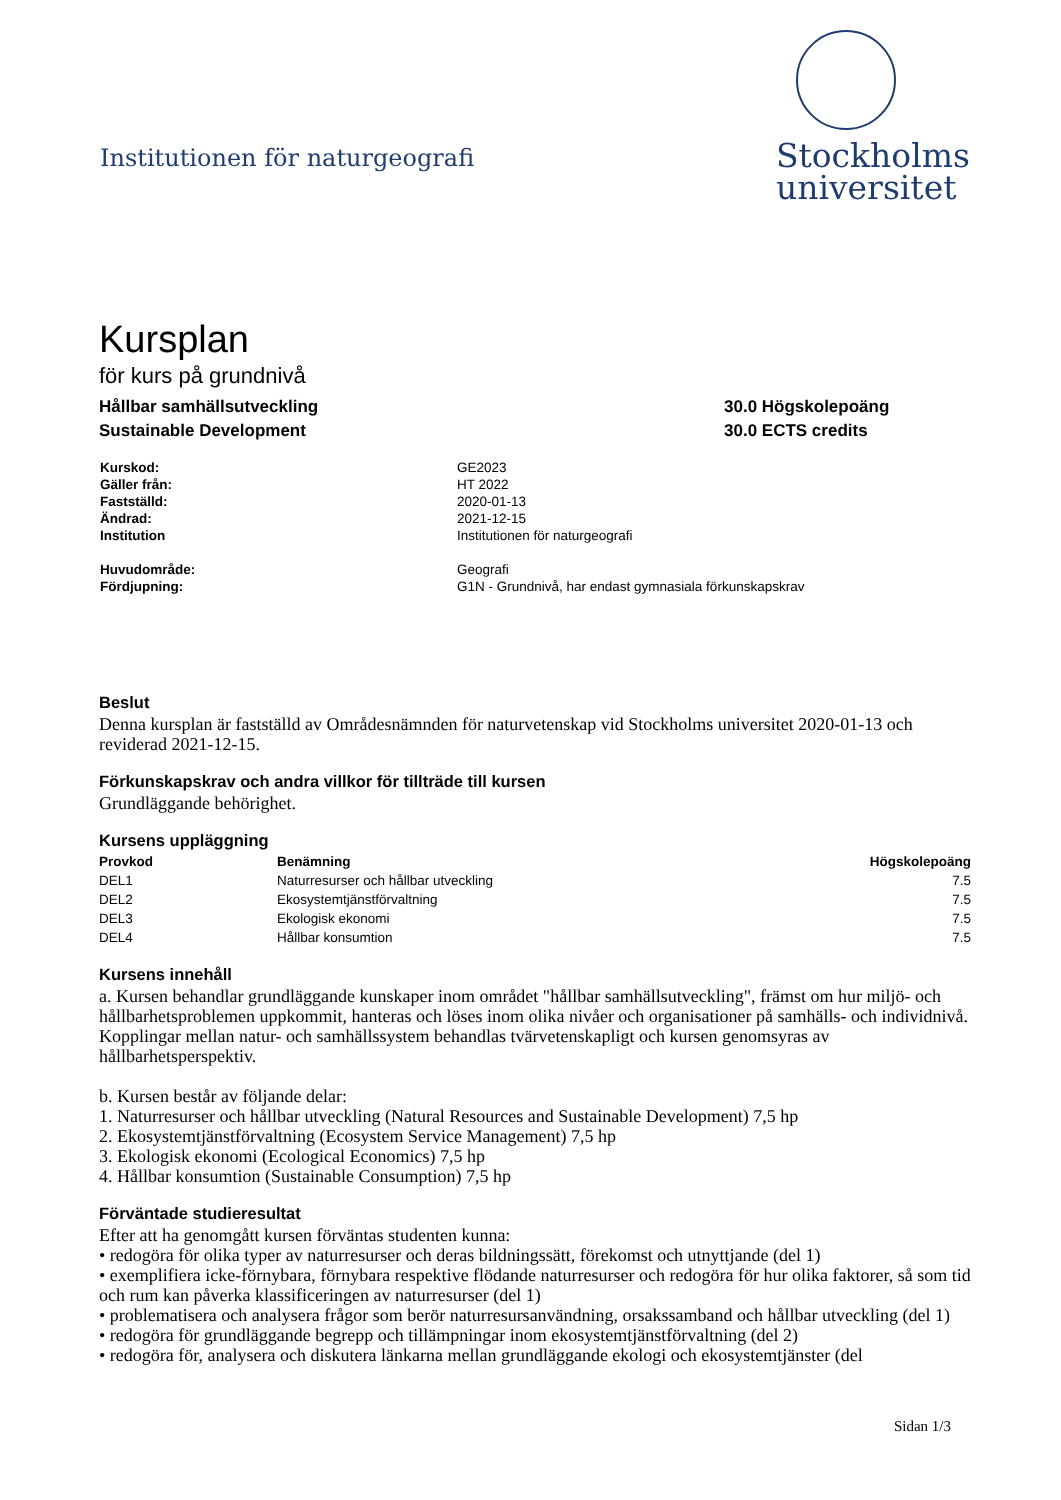Institutionen för naturgeografi
Stockholms
universitet
Kursplan
för kurs på grundnivå
Hållbar samhällsutveckling
Sustainable Development
30.0 Högskolepoäng
30.0 ECTS credits
| Kurskod: | GE2023 |
| Gäller från: | HT 2022 |
| Fastställd: | 2020-01-13 |
| Ändrad: | 2021-12-15 |
| Institution | Institutionen för naturgeografi |
| Huvudområde: | Geografi |
| Fördjupning: | G1N - Grundnivå, har endast gymnasiala förkunskapskrav |
Beslut
Denna kursplan är fastställd av Områdesnämnden för naturvetenskap vid Stockholms universitet 2020-01-13 och reviderad 2021-12-15.
Förkunskapskrav och andra villkor för tillträde till kursen
Grundläggande behörighet.
Kursens uppläggning
| Provkod | Benämning | Högskolepoäng |
| --- | --- | --- |
| DEL1 | Naturresurser och hållbar utveckling | 7.5 |
| DEL2 | Ekosystemtjänstförvaltning | 7.5 |
| DEL3 | Ekologisk ekonomi | 7.5 |
| DEL4 | Hållbar konsumtion | 7.5 |
Kursens innehåll
a. Kursen behandlar grundläggande kunskaper inom området "hållbar samhällsutveckling", främst om hur miljö- och hållbarhetsproblemen uppkommit, hanteras och löses inom olika nivåer och organisationer på samhälls- och individnivå. Kopplingar mellan natur- och samhällssystem behandlas tvärvetenskapligt och kursen genomsyras av hållbarhetsperspektiv.
b. Kursen består av följande delar:
1. Naturresurser och hållbar utveckling (Natural Resources and Sustainable Development) 7,5 hp
2. Ekosystemtjänstförvaltning (Ecosystem Service Management) 7,5 hp
3. Ekologisk ekonomi (Ecological Economics) 7,5 hp
4. Hållbar konsumtion (Sustainable Consumption) 7,5 hp
Förväntade studieresultat
Efter att ha genomgått kursen förväntas studenten kunna:
• redogöra för olika typer av naturresurser och deras bildningssätt, förekomst och utnyttjande (del 1)
• exemplifiera icke-förnybara, förnybara respektive flödande naturresurser och redogöra för hur olika faktorer, så som tid och rum kan påverka klassificeringen av naturresurser (del 1)
• problematisera och analysera frågor som berör naturresursanvändning, orsakssamband och hållbar utveckling (del 1)
• redogöra för grundläggande begrepp och tillämpningar inom ekosystemtjänstförvaltning (del 2)
• redogöra för, analysera och diskutera länkarna mellan grundläggande ekologi och ekosystemtjänster (del
Sidan 1/3